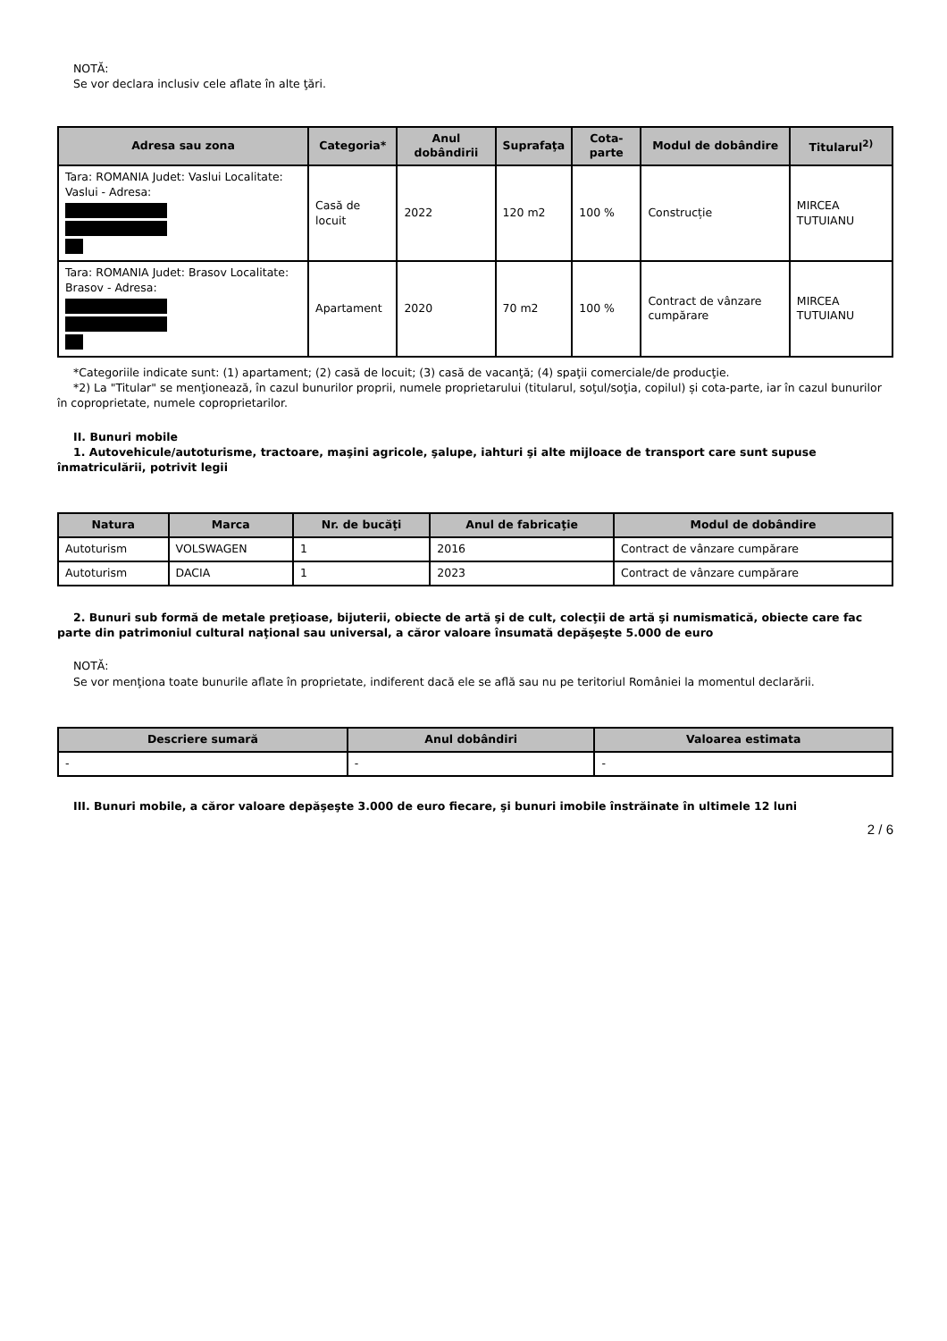NOTĂ:
Se vor declara inclusiv cele aflate în alte ţări.
| Adresa sau zona | Categoria* | Anul dobândirii | Suprafaţa | Cota-parte | Modul de dobândire | Titularul<sup>2)</sup> |
| --- | --- | --- | --- | --- | --- | --- |
| Tara: ROMANIA Judet: Vaslui Localitate: Vaslui - Adresa: | Casă de locuit | 2022 | 120 m2 | 100 % | Construcție | MIRCEA TUTUIANU |
| Tara: ROMANIA Judet: Brasov Localitate: Brasov - Adresa: | Apartament | 2020 | 70 m2 | 100 % | Contract de vânzare cumpărare | MIRCEA TUTUIANU |
*Categoriile indicate sunt: (1) apartament; (2) casă de locuit; (3) casă de vacanţă; (4) spaţii comerciale/de producţie.
*2) La "Titular" se menţionează, în cazul bunurilor proprii, numele proprietarului (titularul, soţul/soţia, copilul) și cota-parte, iar în cazul bunurilor în coproprietate, numele coproprietarilor.
II. Bunuri mobile
1. Autovehicule/autoturisme, tractoare, maşini agricole, şalupe, iahturi şi alte mijloace de transport care sunt supuse înmatriculării, potrivit legii
| Natura | Marca | Nr. de bucăţi | Anul de fabricaţie | Modul de dobândire |
| --- | --- | --- | --- | --- |
| Autoturism | VOLSWAGEN | 1 | 2016 | Contract de vânzare cumpărare |
| Autoturism | DACIA | 1 | 2023 | Contract de vânzare cumpărare |
2. Bunuri sub formă de metale preţioase, bijuterii, obiecte de artă şi de cult, colecţii de artă şi numismatică, obiecte care fac parte din patrimoniul cultural naţional sau universal, a căror valoare însumată depăşeşte 5.000 de euro
NOTĂ:
Se vor menţiona toate bunurile aflate în proprietate, indiferent dacă ele se află sau nu pe teritoriul României la momentul declarării.
| Descriere sumară | Anul dobândiri | Valoarea estimata |
| --- | --- | --- |
| - | - | - |
III. Bunuri mobile, a căror valoare depăşeşte 3.000 de euro fiecare, şi bunuri imobile înstrăinate în ultimele 12 luni
2 / 6